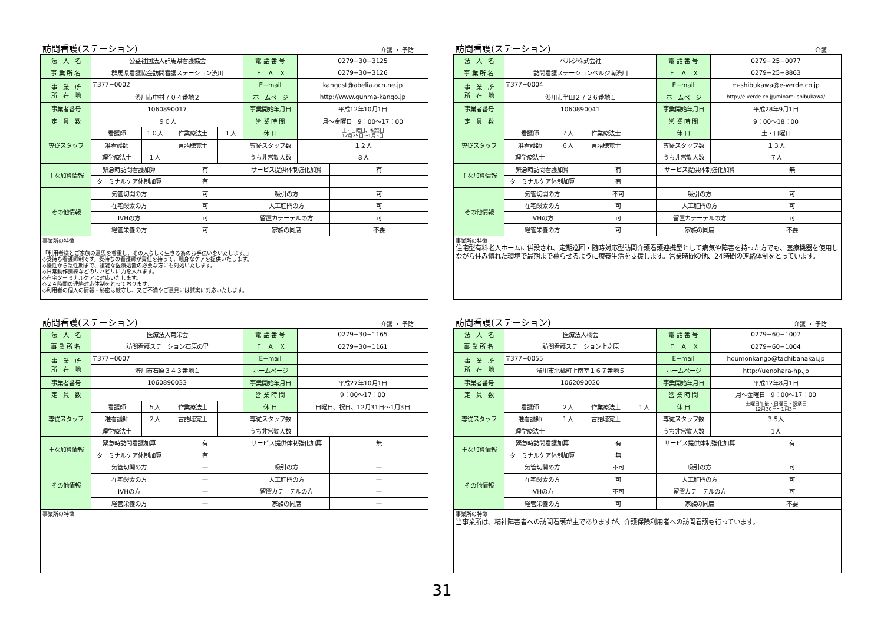訪問看護(ステーション) 介護 ・ 予防
| 法 人 名 | 公益社団法人群馬県看護協会 | | | | 電 話 番 号 | 0279−30−3125 | |
| 事 業 所 名 | 群馬県看護協会訪問看護ステーション渋川 | | | | Ｆ Ａ Ｘ | 0279−30−3126 | |
| 事 業 所 所 在 地 | 〒377−0002 | | | | E−mail | kangost@abelia.ocn.ne.jp | |
| | 渋川市中村７０４番地２ | | | | ホームページ | http://www.gunma-kango.jp | |
| 事業者番号 | 1060890017 | | | | 事業開始年月日 | 平成12年10月1日 | |
| 定 員 数 | ９０人 | | | | 営 業 時 間 | 月〜金曜日 9：00〜17：00 | |
| 専従スタッフ | 看護師 | １０人 | 作業療法士 | １人 | 休 日 | 土・日曜日、祝祭日 12月29日〜1月3日 | |
| | 准看護師 | | 言語聴覚士 | | 専従スタッフ数 | １２人 | |
| | 理学療法士 | １人 | | | うち非常勤人数 | ８人 | |
| 主な加算情報 | 緊急時訪問看護加算 | | 有 | | サービス提供体制強化加算 | | 有 |
| | ターミナルケア体制加算 | | 有 | | | | |
| その他情報 | 気管切開の方 | | 可 | | 吸引の方 | | 可 |
| | 在宅酸素の方 | | 可 | | 人工肛門の方 | | 可 |
| | IVHの方 | | 可 | | 留置カテーテルの方 | | 可 |
| | 経管栄養の方 | | 可 | | 家族の同席 | | 不要 |
| 事業所の特徴 「利用者様とご家族の意思を尊重し、その人らしく生きる為のお手伝いをいたします。」 ◇受持ち看護師制です。受持ちの看護師が責任を持って、親身なケアを提供いたします。 ◇慢性から急性期まで、複雑な医療処置の必要な方にも対処いたします。 ◇日常動作訓練などのリハビリに力を入れます。 ◇在宅ターミナルケアに対応いたします。 ◇２４時間の連絡対応体制をとっております。 ◇利用者の個人の情報・秘密は厳守し、又ご不満やご意見には誠実に対応いたします。 | | | | | | | |
訪問看護(ステーション) 介護
| 法 人 名 | ベルジ株式会社 | | | | 電 話 番 号 | 0279−25−0077 | |
| 事 業 所 名 | 訪問看護ステーションベルジ南渋川 | | | | Ｆ Ａ Ｘ | 0279−25−8863 | |
| 事 業 所 所 在 地 | 〒377−0004 | | | | E−mail | m-shibukawa@e-verde.co.jp | |
| | 渋川市半田２７２６番地１ | | | | ホームページ | http://e-verde.co.jp/minami-shibukawa/ | |
| 事業者番号 | 1060890041 | | | | 事業開始年月日 | 平成28年9月1日 | |
| 定 員 数 | | | | | 営 業 時 間 | 9：00〜18：00 | |
| 専従スタッフ | 看護師 | ７人 | 作業療法士 | | 休 日 | 土・日曜日 | |
| | 准看護師 | ６人 | 言語聴覚士 | | 専従スタッフ数 | １３人 | |
| | 理学療法士 | | | | うち非常勤人数 | ７人 | |
| 主な加算情報 | 緊急時訪問看護加算 | | 有 | | サービス提供体制強化加算 | | 無 |
| | ターミナルケア体制加算 | | 有 | | | | |
| その他情報 | 気管切開の方 | | 不可 | | 吸引の方 | | 可 |
| | 在宅酸素の方 | | 可 | | 人工肛門の方 | | 可 |
| | IVHの方 | | 可 | | 留置カテーテルの方 | | 可 |
| | 経管栄養の方 | | 可 | | 家族の同席 | | 不要 |
| 事業所の特徴 住宅型有料老人ホームに併設され、定期巡回・随時対応型訪問介護看護連携型として病気や障害を持った方でも、医療機器を使用しながら住み慣れた環境で最期まで暮らせるように療養生活を支援します。営業時間の他、24時間の連絡体制をとっています。 | | | | | | | |
訪問看護(ステーション) 介護 ・ 予防
| 法 人 名 | 医療法人菊栄会 | | | | 電 話 番 号 | 0279−30−1165 | |
| 事 業 所 名 | 訪問看護ステーション石原の里 | | | | Ｆ Ａ Ｘ | 0279−30−1161 | |
| 事 業 所 所 在 地 | 〒377−0007 | | | | E−mail | | |
| | 渋川市石原３４３番地１ | | | | ホームページ | | |
| 事業者番号 | 1060890033 | | | | 事業開始年月日 | 平成27年10月1日 | |
| 定 員 数 | | | | | 営 業 時 間 | 9：00〜17：00 | |
| 専従スタッフ | 看護師 | ５人 | 作業療法士 | | 休 日 | 日曜日、祝日、12月31日〜1月3日 | |
| | 准看護師 | ２人 | 言語聴覚士 | | 専従スタッフ数 | | |
| | 理学療法士 | | | | うち非常勤人数 | | |
| 主な加算情報 | 緊急時訪問看護加算 | | 有 | | サービス提供体制強化加算 | | 無 |
| | ターミナルケア体制加算 | | 有 | | | | |
| その他情報 | 気管切開の方 | | — | | 吸引の方 | | — |
| | 在宅酸素の方 | | — | | 人工肛門の方 | | — |
| | IVHの方 | | — | | 留置カテーテルの方 | | — |
| | 経管栄養の方 | | — | | 家族の同席 | | — |
| 事業所の特徴 | | | | | | | |
訪問看護(ステーション) 介護 ・ 予防
| 法 人 名 | 医療法人橘会 | | | | 電 話 番 号 | 0279−60−1007 | |
| 事 業 所 名 | 訪問看護ステーション上之原 | | | | Ｆ Ａ Ｘ | 0279−60−1004 | |
| 事 業 所 所 在 地 | 〒377−0055 | | | | E−mail | houmonkango@tachibanakai.jp | |
| | 渋川市北橘町上南室１６７番地５ | | | | ホームページ | http://uenohara-hp.jp | |
| 事業者番号 | 1062090020 | | | | 事業開始年月日 | 平成12年8月1日 | |
| 定 員 数 | | | | | 営 業 時 間 | 月〜金曜日 9：00〜17：00 | |
| 専従スタッフ | 看護師 | ２人 | 作業療法士 | １人 | 休 日 | 土曜日午後・日曜日・祝祭日 12月30日〜1月3日 | |
| | 准看護師 | １人 | 言語聴覚士 | | 専従スタッフ数 | 3.5人 | |
| | 理学療法士 | | | | うち非常勤人数 | 1人 | |
| 主な加算情報 | 緊急時訪問看護加算 | | 有 | | サービス提供体制強化加算 | | 有 |
| | ターミナルケア体制加算 | | 無 | | | | |
| その他情報 | 気管切開の方 | | 不可 | | 吸引の方 | | 可 |
| | 在宅酸素の方 | | 可 | | 人工肛門の方 | | 可 |
| | IVHの方 | | 不可 | | 留置カテーテルの方 | | 可 |
| | 経管栄養の方 | | 可 | | 家族の同席 | | 不要 |
| 事業所の特徴 当事業所は、精神障害者への訪問看護が主でありますが、介護保険利用者への訪問看護も行っています。 | | | | | | | |
31